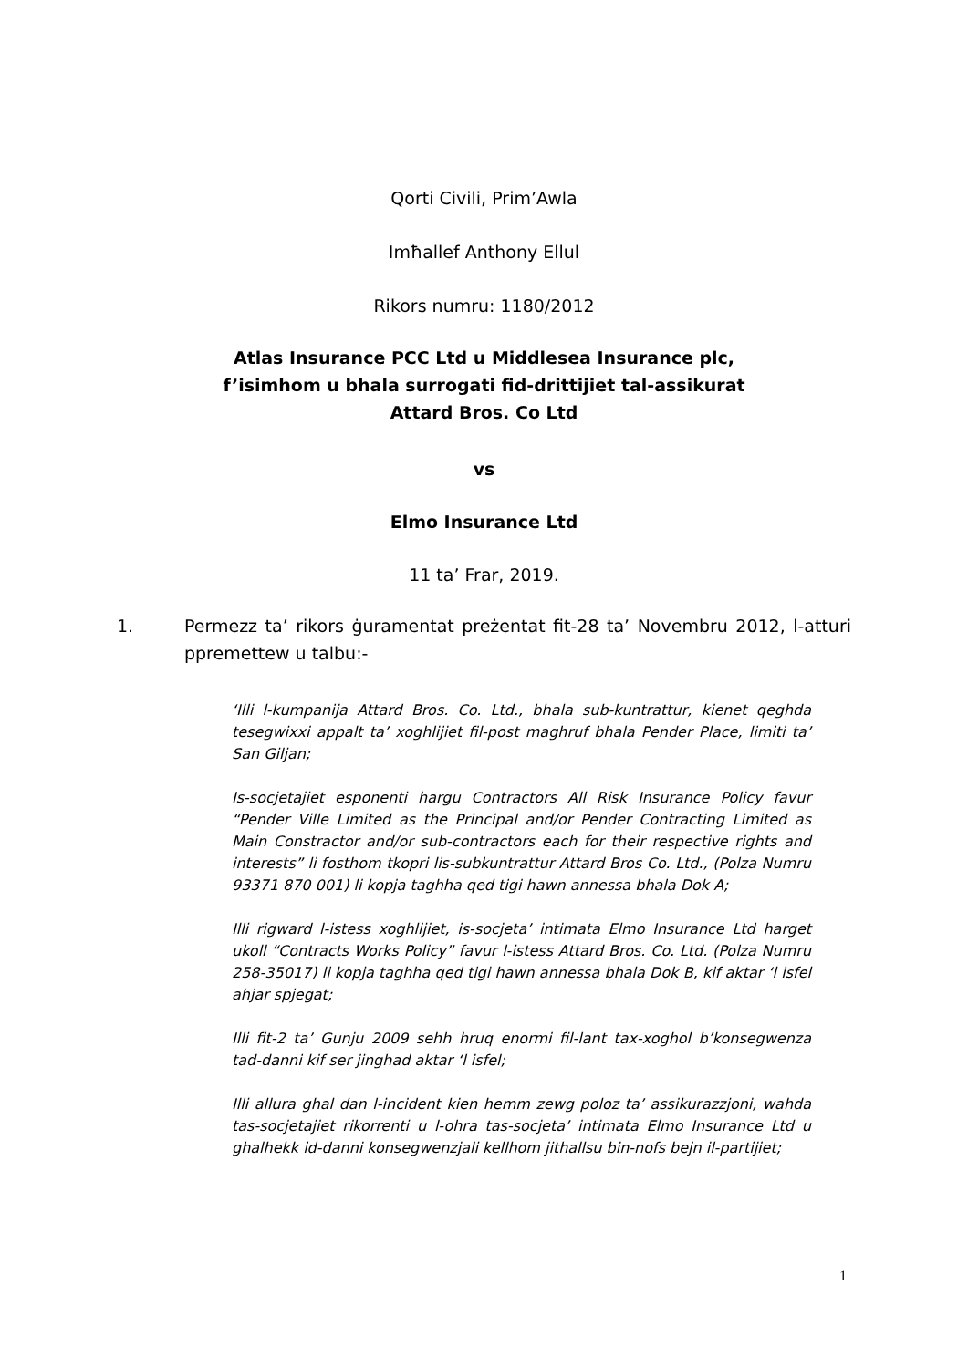Qorti Civili, Prim’Awla
Imħallef Anthony Ellul
Rikors numru: 1180/2012
Atlas Insurance PCC Ltd u Middlesea Insurance plc,
f’isimhom u bhala surrogati fid-drittijiet tal-assikurat
Attard Bros. Co Ltd
vs
Elmo Insurance Ltd
11 ta’ Frar, 2019.
1. Permezz ta’ rikors ġuramentat preżentat fit-28 ta’ Novembru 2012, l-atturi ppremettew u talbu:-
‘Illi l-kumpanija Attard Bros. Co. Ltd., bhala sub-kuntrattur, kienet qeghda tesegwixxi appalt ta’ xoghlijiet fil-post maghruf bhala Pender Place, limiti ta’ San Giljan;
Is-socjetajiet esponenti hargu Contractors All Risk Insurance Policy favur “Pender Ville Limited as the Principal and/or Pender Contracting Limited as Main Constractor and/or sub-contractors each for their respective rights and interests” li fosthom tkopri lis-subkuntrattur Attard Bros Co. Ltd., (Polza Numru 93371 870 001) li kopja taghha qed tigi hawn annessa bhala Dok A;
Illi rigward l-istess xoghlijiet, is-socjeta’ intimata Elmo Insurance Ltd harget ukoll “Contracts Works Policy” favur l-istess Attard Bros. Co. Ltd. (Polza Numru 258-35017) li kopja taghha qed tigi hawn annessa bhala Dok B, kif aktar ‘l isfel ahjar spjegat;
Illi fit-2 ta’ Gunju 2009 sehh hruq enormi fil-lant tax-xoghol b’konsegwenza tad-danni kif ser jinghad aktar ‘l isfel;
Illi allura ghal dan l-incident kien hemm zewg poloz ta’ assikurazzjoni, wahda tas-socjetajiet rikorrenti u l-ohra tas-socjeta’ intimata Elmo Insurance Ltd u ghalhekk id-danni konsegwenzjali kellhom jithallsu bin-nofs bejn il-partijiet;
1